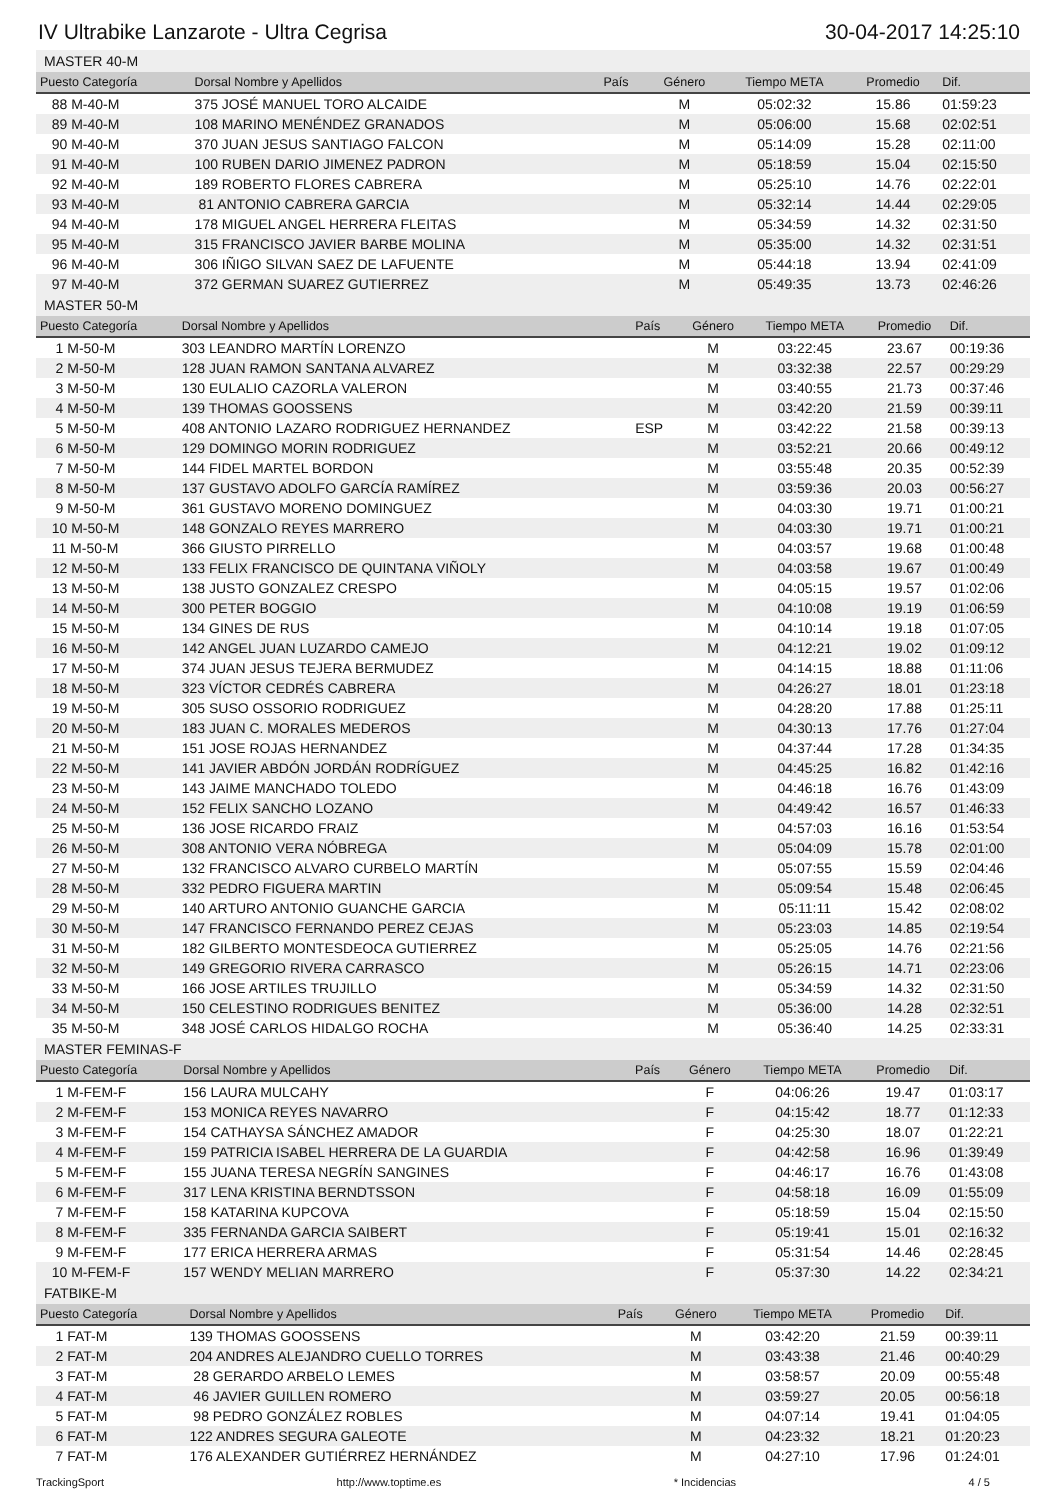IV Ultrabike Lanzarote - Ultra Cegrisa 30-04-2017 14:25:10
MASTER 40-M
| Puesto Categoría | Dorsal Nombre y Apellidos | País | Género | Tiempo META | Promedio | Dif. |
| --- | --- | --- | --- | --- | --- | --- |
| 88 M-40-M | 375 JOSÉ MANUEL TORO ALCAIDE | | M | 05:02:32 | 15.86 | 01:59:23 |
| 89 M-40-M | 108 MARINO MENÉNDEZ GRANADOS | | M | 05:06:00 | 15.68 | 02:02:51 |
| 90 M-40-M | 370 JUAN JESUS SANTIAGO FALCON | | M | 05:14:09 | 15.28 | 02:11:00 |
| 91 M-40-M | 100 RUBEN DARIO JIMENEZ PADRON | | M | 05:18:59 | 15.04 | 02:15:50 |
| 92 M-40-M | 189 ROBERTO FLORES CABRERA | | M | 05:25:10 | 14.76 | 02:22:01 |
| 93 M-40-M | 81 ANTONIO CABRERA GARCIA | | M | 05:32:14 | 14.44 | 02:29:05 |
| 94 M-40-M | 178 MIGUEL ANGEL HERRERA FLEITAS | | M | 05:34:59 | 14.32 | 02:31:50 |
| 95 M-40-M | 315 FRANCISCO JAVIER BARBE MOLINA | | M | 05:35:00 | 14.32 | 02:31:51 |
| 96 M-40-M | 306 IÑIGO SILVAN SAEZ DE LAFUENTE | | M | 05:44:18 | 13.94 | 02:41:09 |
| 97 M-40-M | 372 GERMAN SUAREZ GUTIERREZ | | M | 05:49:35 | 13.73 | 02:46:26 |
MASTER 50-M
| Puesto Categoría | Dorsal Nombre y Apellidos | País | Género | Tiempo META | Promedio | Dif. |
| --- | --- | --- | --- | --- | --- | --- |
| 1 M-50-M | 303 LEANDRO MARTÍN LORENZO | | M | 03:22:45 | 23.67 | 00:19:36 |
| 2 M-50-M | 128 JUAN RAMON SANTANA ALVAREZ | | M | 03:32:38 | 22.57 | 00:29:29 |
| 3 M-50-M | 130 EULALIO CAZORLA VALERON | | M | 03:40:55 | 21.73 | 00:37:46 |
| 4 M-50-M | 139 THOMAS GOOSSENS | | M | 03:42:20 | 21.59 | 00:39:11 |
| 5 M-50-M | 408 ANTONIO LAZARO RODRIGUEZ HERNANDEZ | ESP | M | 03:42:22 | 21.58 | 00:39:13 |
| 6 M-50-M | 129 DOMINGO MORIN RODRIGUEZ | | M | 03:52:21 | 20.66 | 00:49:12 |
| 7 M-50-M | 144 FIDEL MARTEL BORDON | | M | 03:55:48 | 20.35 | 00:52:39 |
| 8 M-50-M | 137 GUSTAVO ADOLFO GARCÍA RAMÍREZ | | M | 03:59:36 | 20.03 | 00:56:27 |
| 9 M-50-M | 361 GUSTAVO MORENO DOMINGUEZ | | M | 04:03:30 | 19.71 | 01:00:21 |
| 10 M-50-M | 148 GONZALO REYES MARRERO | | M | 04:03:30 | 19.71 | 01:00:21 |
| 11 M-50-M | 366 GIUSTO PIRRELLO | | M | 04:03:57 | 19.68 | 01:00:48 |
| 12 M-50-M | 133 FELIX FRANCISCO DE QUINTANA VIÑOLY | | M | 04:03:58 | 19.67 | 01:00:49 |
| 13 M-50-M | 138 JUSTO GONZALEZ CRESPO | | M | 04:05:15 | 19.57 | 01:02:06 |
| 14 M-50-M | 300 PETER BOGGIO | | M | 04:10:08 | 19.19 | 01:06:59 |
| 15 M-50-M | 134 GINES DE RUS | | M | 04:10:14 | 19.18 | 01:07:05 |
| 16 M-50-M | 142 ANGEL JUAN LUZARDO CAMEJO | | M | 04:12:21 | 19.02 | 01:09:12 |
| 17 M-50-M | 374 JUAN JESUS TEJERA BERMUDEZ | | M | 04:14:15 | 18.88 | 01:11:06 |
| 18 M-50-M | 323 VÍCTOR CEDRÉS CABRERA | | M | 04:26:27 | 18.01 | 01:23:18 |
| 19 M-50-M | 305 SUSO OSSORIO RODRIGUEZ | | M | 04:28:20 | 17.88 | 01:25:11 |
| 20 M-50-M | 183 JUAN C. MORALES MEDEROS | | M | 04:30:13 | 17.76 | 01:27:04 |
| 21 M-50-M | 151 JOSE ROJAS HERNANDEZ | | M | 04:37:44 | 17.28 | 01:34:35 |
| 22 M-50-M | 141 JAVIER ABDÓN JORDÁN RODRÍGUEZ | | M | 04:45:25 | 16.82 | 01:42:16 |
| 23 M-50-M | 143 JAIME MANCHADO TOLEDO | | M | 04:46:18 | 16.76 | 01:43:09 |
| 24 M-50-M | 152 FELIX SANCHO LOZANO | | M | 04:49:42 | 16.57 | 01:46:33 |
| 25 M-50-M | 136 JOSE RICARDO FRAIZ | | M | 04:57:03 | 16.16 | 01:53:54 |
| 26 M-50-M | 308 ANTONIO VERA NÓBREGA | | M | 05:04:09 | 15.78 | 02:01:00 |
| 27 M-50-M | 132 FRANCISCO ALVARO CURBELO MARTÍN | | M | 05:07:55 | 15.59 | 02:04:46 |
| 28 M-50-M | 332 PEDRO FIGUERA MARTIN | | M | 05:09:54 | 15.48 | 02:06:45 |
| 29 M-50-M | 140 ARTURO ANTONIO GUANCHE GARCIA | | M | 05:11:11 | 15.42 | 02:08:02 |
| 30 M-50-M | 147 FRANCISCO FERNANDO PEREZ CEJAS | | M | 05:23:03 | 14.85 | 02:19:54 |
| 31 M-50-M | 182 GILBERTO MONTESDEOCA GUTIERREZ | | M | 05:25:05 | 14.76 | 02:21:56 |
| 32 M-50-M | 149 GREGORIO RIVERA CARRASCO | | M | 05:26:15 | 14.71 | 02:23:06 |
| 33 M-50-M | 166 JOSE ARTILES TRUJILLO | | M | 05:34:59 | 14.32 | 02:31:50 |
| 34 M-50-M | 150 CELESTINO RODRIGUES BENITEZ | | M | 05:36:00 | 14.28 | 02:32:51 |
| 35 M-50-M | 348 JOSÉ CARLOS HIDALGO ROCHA | | M | 05:36:40 | 14.25 | 02:33:31 |
MASTER FEMINAS-F
| Puesto Categoría | Dorsal Nombre y Apellidos | País | Género | Tiempo META | Promedio | Dif. |
| --- | --- | --- | --- | --- | --- | --- |
| 1 M-FEM-F | 156 LAURA MULCAHY | | F | 04:06:26 | 19.47 | 01:03:17 |
| 2 M-FEM-F | 153 MONICA REYES NAVARRO | | F | 04:15:42 | 18.77 | 01:12:33 |
| 3 M-FEM-F | 154 CATHAYSA SÁNCHEZ AMADOR | | F | 04:25:30 | 18.07 | 01:22:21 |
| 4 M-FEM-F | 159 PATRICIA ISABEL HERRERA DE LA GUARDIA | | F | 04:42:58 | 16.96 | 01:39:49 |
| 5 M-FEM-F | 155 JUANA TERESA NEGRÍN SANGINES | | F | 04:46:17 | 16.76 | 01:43:08 |
| 6 M-FEM-F | 317 LENA KRISTINA BERNDTSSON | | F | 04:58:18 | 16.09 | 01:55:09 |
| 7 M-FEM-F | 158 KATARINA KUPCOVA | | F | 05:18:59 | 15.04 | 02:15:50 |
| 8 M-FEM-F | 335 FERNANDA GARCIA SAIBERT | | F | 05:19:41 | 15.01 | 02:16:32 |
| 9 M-FEM-F | 177 ERICA HERRERA ARMAS | | F | 05:31:54 | 14.46 | 02:28:45 |
| 10 M-FEM-F | 157 WENDY MELIAN MARRERO | | F | 05:37:30 | 14.22 | 02:34:21 |
FATBIKE-M
| Puesto Categoría | Dorsal Nombre y Apellidos | País | Género | Tiempo META | Promedio | Dif. |
| --- | --- | --- | --- | --- | --- | --- |
| 1 FAT-M | 139 THOMAS GOOSSENS | | M | 03:42:20 | 21.59 | 00:39:11 |
| 2 FAT-M | 204 ANDRES ALEJANDRO CUELLO TORRES | | M | 03:43:38 | 21.46 | 00:40:29 |
| 3 FAT-M | 28 GERARDO ARBELO LEMES | | M | 03:58:57 | 20.09 | 00:55:48 |
| 4 FAT-M | 46 JAVIER GUILLEN ROMERO | | M | 03:59:27 | 20.05 | 00:56:18 |
| 5 FAT-M | 98 PEDRO GONZÁLEZ ROBLES | | M | 04:07:14 | 19.41 | 01:04:05 |
| 6 FAT-M | 122 ANDRES SEGURA GALEOTE | | M | 04:23:32 | 18.21 | 01:20:23 |
| 7 FAT-M | 176 ALEXANDER GUTIÉRREZ HERNÁNDEZ | | M | 04:27:10 | 17.96 | 01:24:01 |
TrackingSport http://www.toptime.es * Incidencias 4 / 5